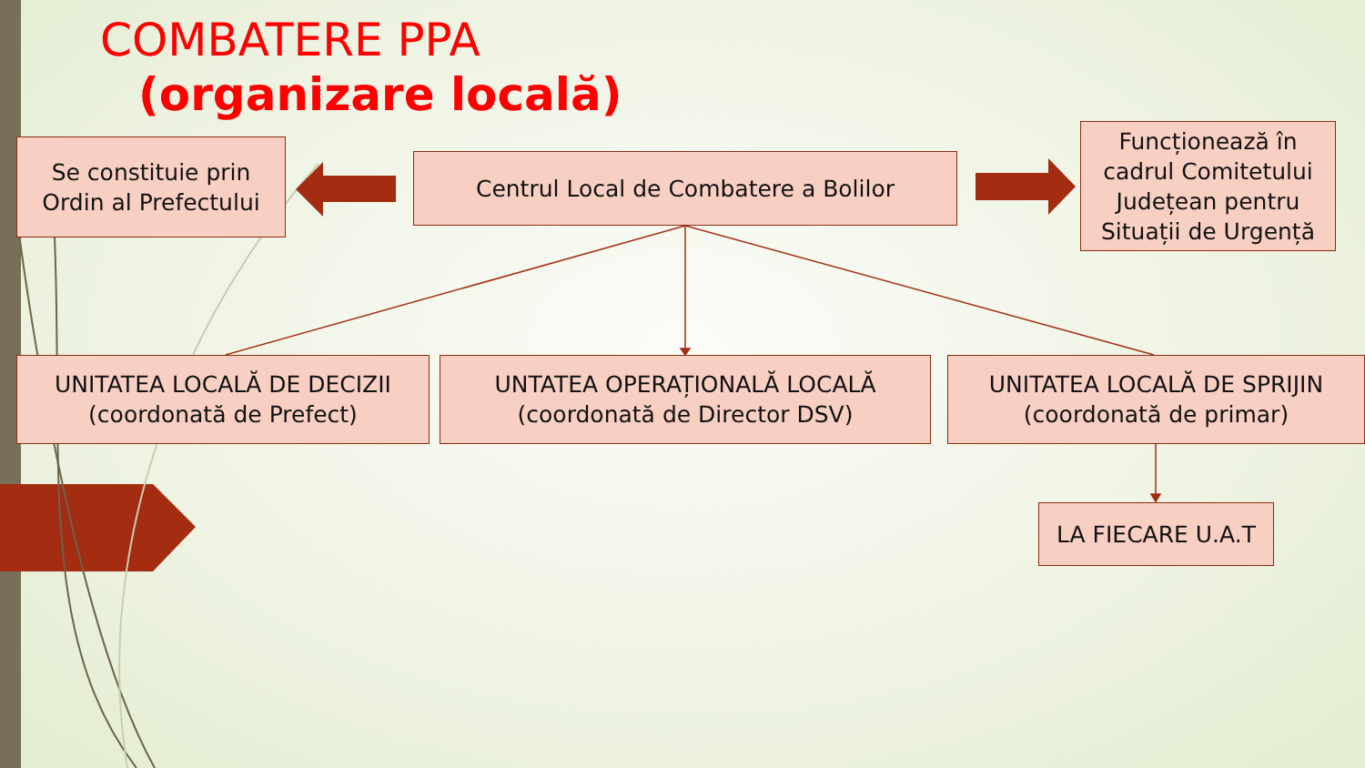COMBATERE PPA
(organizare locală)
Se constituie prin
Ordin al Prefectului
Centrul Local de Combatere a Bolilor
Funcționează în cadrul Comitetului Județean pentru Situații de Urgență
UNITATEA LOCALĂ DE DECIZII
(coordonată de Prefect)
UNTATEA OPERAȚIONALĂ LOCALĂ
(coordonată de Director DSV)
UNITATEA LOCALĂ DE SPRIJIN
(coordonată de primar)
LA FIECARE U.A.T